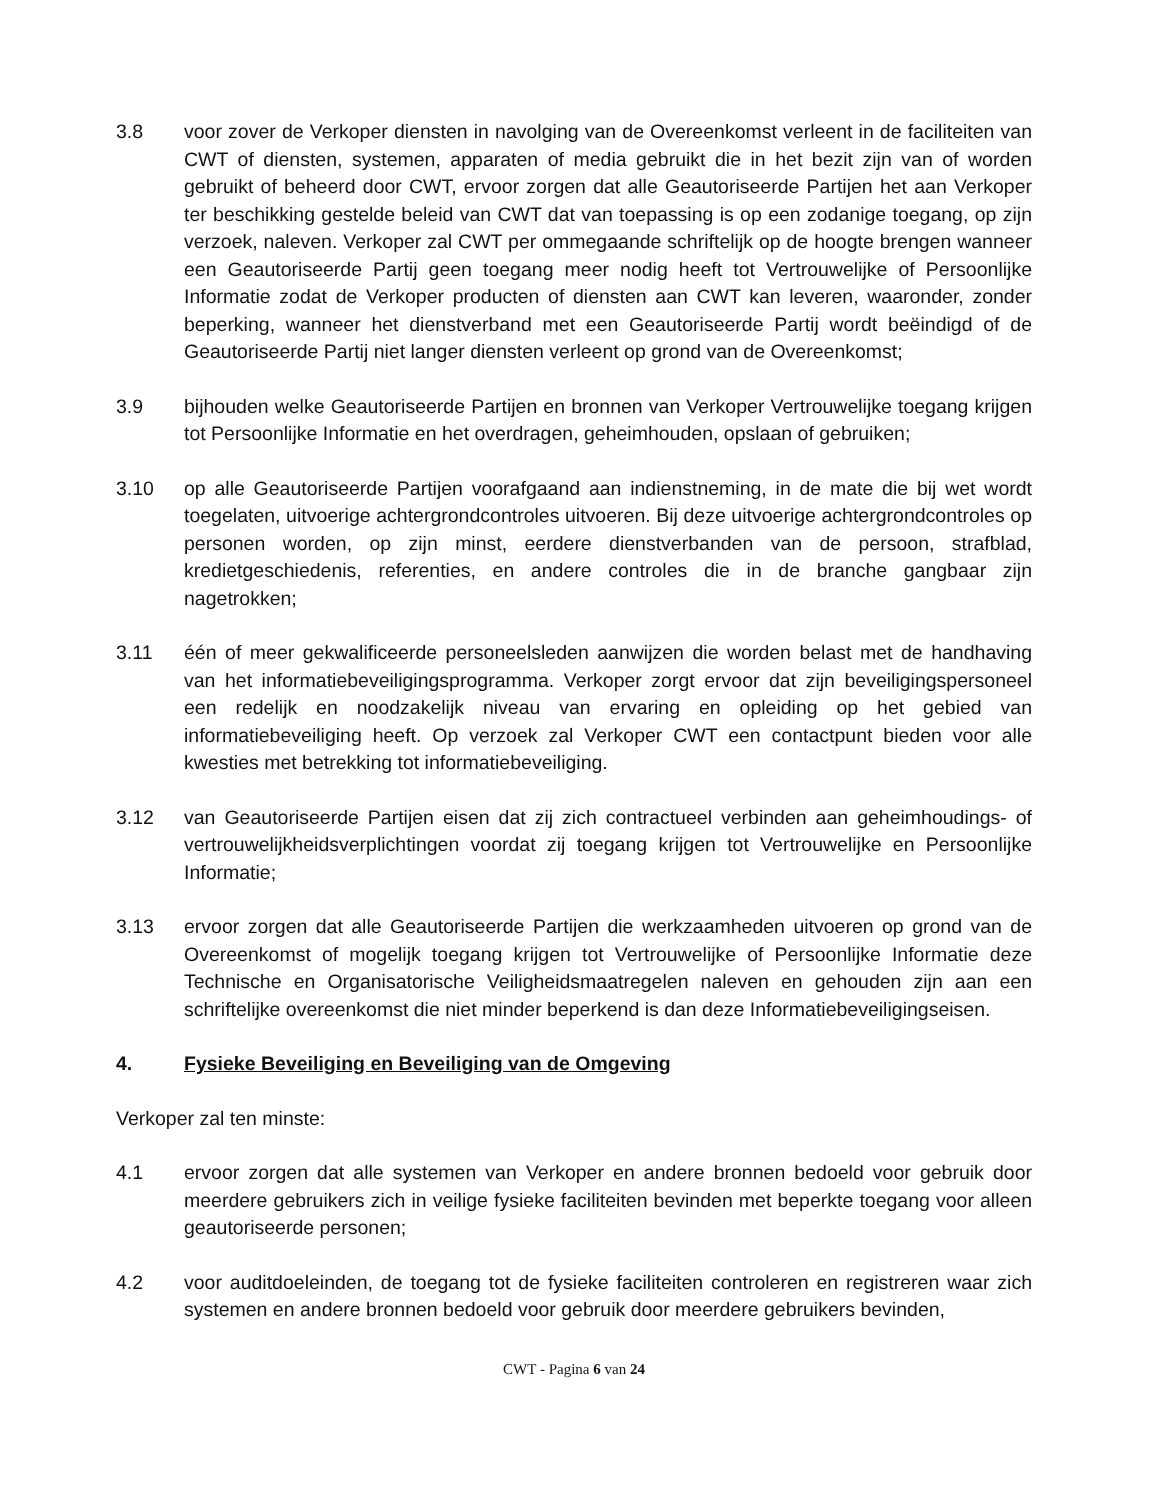3.8 voor zover de Verkoper diensten in navolging van de Overeenkomst verleent in de faciliteiten van CWT of diensten, systemen, apparaten of media gebruikt die in het bezit zijn van of worden gebruikt of beheerd door CWT, ervoor zorgen dat alle Geautoriseerde Partijen het aan Verkoper ter beschikking gestelde beleid van CWT dat van toepassing is op een zodanige toegang, op zijn verzoek, naleven. Verkoper zal CWT per ommegaande schriftelijk op de hoogte brengen wanneer een Geautoriseerde Partij geen toegang meer nodig heeft tot Vertrouwelijke of Persoonlijke Informatie zodat de Verkoper producten of diensten aan CWT kan leveren, waaronder, zonder beperking, wanneer het dienstverband met een Geautoriseerde Partij wordt beëindigd of de Geautoriseerde Partij niet langer diensten verleent op grond van de Overeenkomst;
3.9 bijhouden welke Geautoriseerde Partijen en bronnen van Verkoper Vertrouwelijke toegang krijgen tot Persoonlijke Informatie en het overdragen, geheimhouden, opslaan of gebruiken;
3.10 op alle Geautoriseerde Partijen voorafgaand aan indienstneming, in de mate die bij wet wordt toegelaten, uitvoerige achtergrondcontroles uitvoeren. Bij deze uitvoerige achtergrondcontroles op personen worden, op zijn minst, eerdere dienstverbanden van de persoon, strafblad, kredietgeschiedenis, referenties, en andere controles die in de branche gangbaar zijn nagetrokken;
3.11 één of meer gekwalificeerde personeelsleden aanwijzen die worden belast met de handhaving van het informatiebeveiligingsprogramma. Verkoper zorgt ervoor dat zijn beveiligingspersoneel een redelijk en noodzakelijk niveau van ervaring en opleiding op het gebied van informatiebeveiliging heeft. Op verzoek zal Verkoper CWT een contactpunt bieden voor alle kwesties met betrekking tot informatiebeveiliging.
3.12 van Geautoriseerde Partijen eisen dat zij zich contractueel verbinden aan geheimhoudings- of vertrouwelijkheidsverplichtingen voordat zij toegang krijgen tot Vertrouwelijke en Persoonlijke Informatie;
3.13 ervoor zorgen dat alle Geautoriseerde Partijen die werkzaamheden uitvoeren op grond van de Overeenkomst of mogelijk toegang krijgen tot Vertrouwelijke of Persoonlijke Informatie deze Technische en Organisatorische Veiligheidsmaatregelen naleven en gehouden zijn aan een schriftelijke overeenkomst die niet minder beperkend is dan deze Informatiebeveiligingseisen.
4. Fysieke Beveiliging en Beveiliging van de Omgeving
Verkoper zal ten minste:
4.1 ervoor zorgen dat alle systemen van Verkoper en andere bronnen bedoeld voor gebruik door meerdere gebruikers zich in veilige fysieke faciliteiten bevinden met beperkte toegang voor alleen geautoriseerde personen;
4.2 voor auditdoeleinden, de toegang tot de fysieke faciliteiten controleren en registreren waar zich systemen en andere bronnen bedoeld voor gebruik door meerdere gebruikers bevinden,
CWT - Pagina 6 van 24